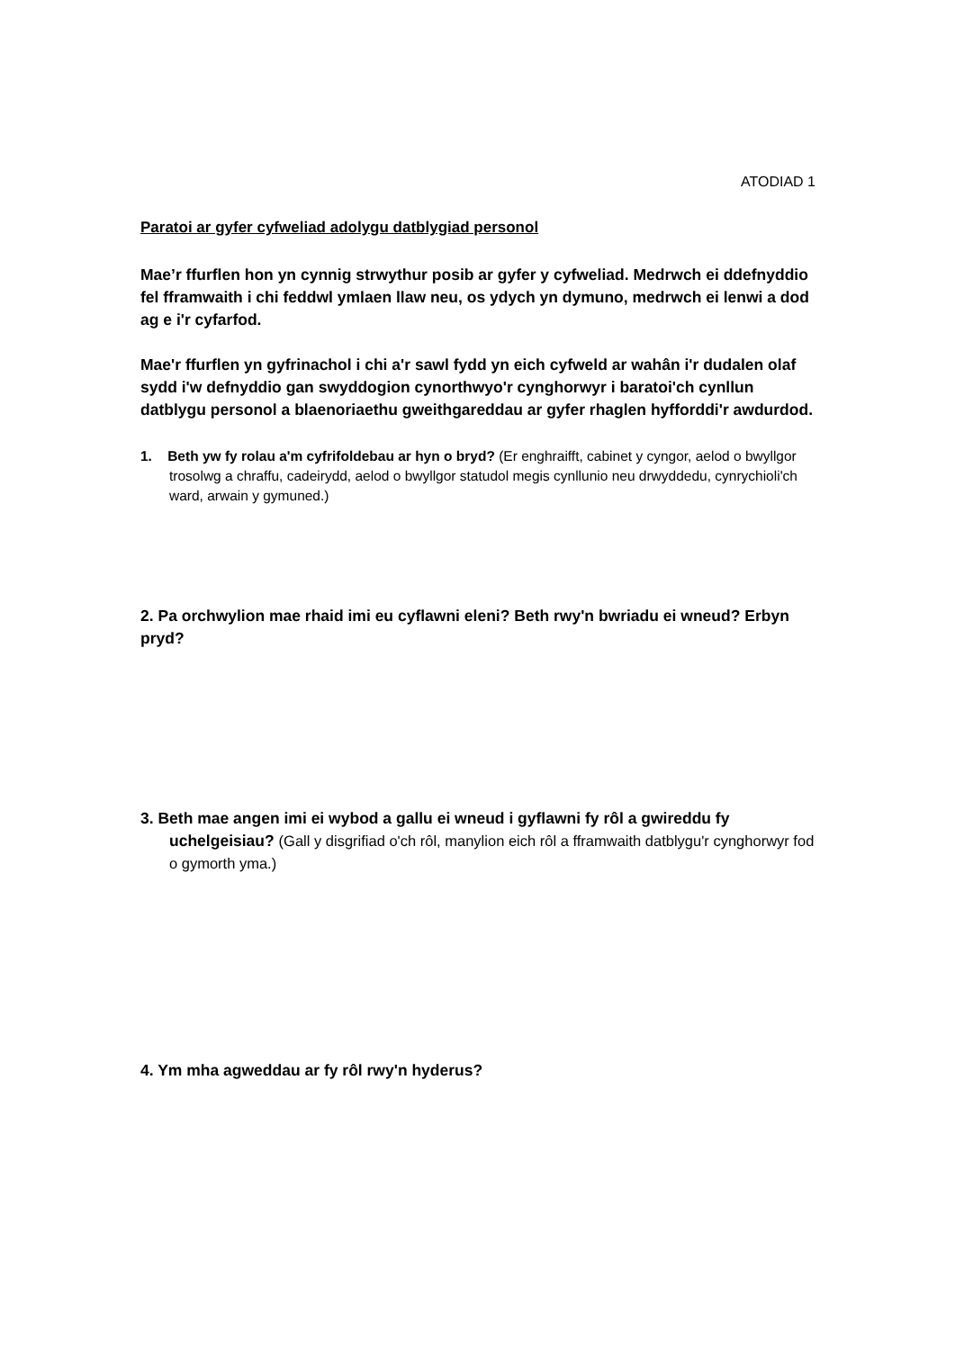ATODIAD 1
Paratoi ar gyfer cyfweliad adolygu datblygiad personol
Mae’r ffurflen hon yn cynnig strwythur posib ar gyfer y cyfweliad. Medrwch ei ddefnyddio fel fframwaith i chi feddwl ymlaen llaw neu, os ydych yn dymuno, medrwch ei lenwi a dod ag e i'r cyfarfod.
Mae'r ffurflen yn gyfrinachol i chi a'r sawl fydd yn eich cyfweld ar wahân i'r dudalen olaf sydd i'w defnyddio gan swyddogion cynorthwyo'r cynghorwyr i baratoi'ch cynllun datblygu personol a blaenoriaethu gweithgareddau ar gyfer rhaglen hyfforddi'r awdurdod.
1. Beth yw fy rolau a'm cyfrifoldebau ar hyn o bryd? (Er enghraifft, cabinet y cyngor, aelod o bwyllgor trosolwg a chraffu, cadeirydd, aelod o bwyllgor statudol megis cynllunio neu drwyddedu, cynrychioli'ch ward, arwain y gymuned.)
2. Pa orchwylion mae rhaid imi eu cyflawni eleni? Beth rwy'n bwriadu ei wneud? Erbyn pryd?
3. Beth mae angen imi ei wybod a gallu ei wneud i gyflawni fy rôl a gwireddu fy uchelgeisiau? (Gall y disgrifiad o'ch rôl, manylion eich rôl a fframwaith datblygu'r cynghorwyr fod o gymorth yma.)
4. Ym mha agweddau ar fy rôl rwy'n hyderus?